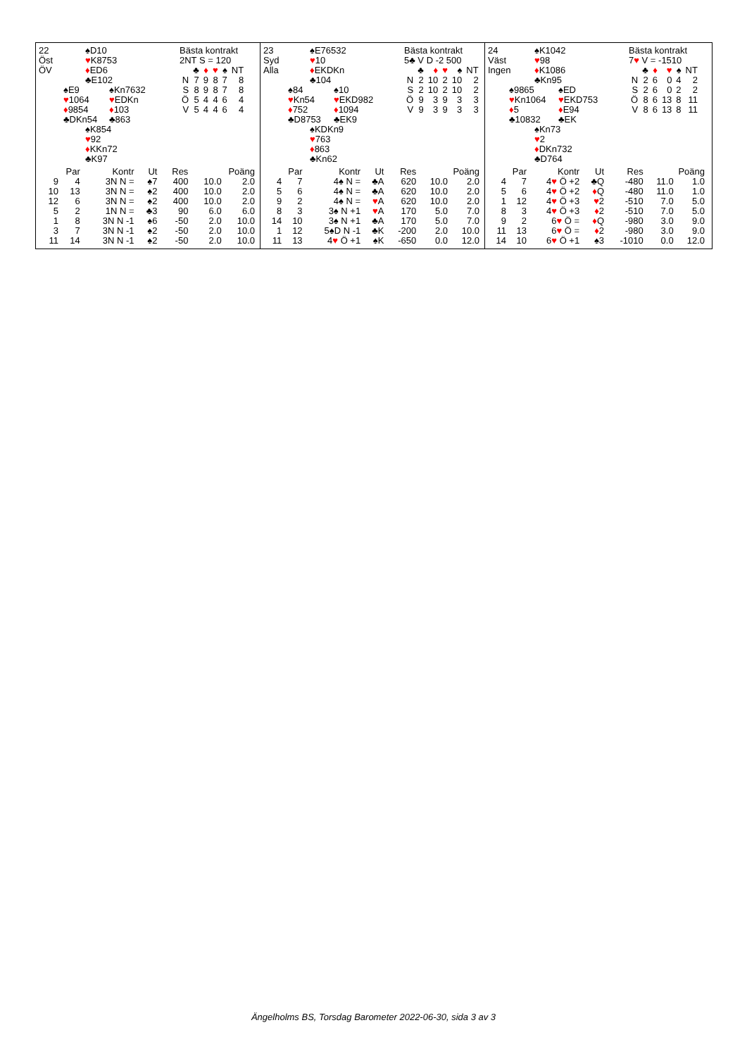22
Öst
ÖV
♠D10
♥K8753
♦ED6
♣E102
♠E9
♥1064
♦9854
♣DKn54
♠Kn7632
♥EDKn
♦103
♣863
♠K854
♥92
♦KKn72
♣K97
Bästa kontrakt
2NT S = 120
| | ♣ | ♦ | ♥ | ♠ | NT |
| --- | --- | --- | --- | --- | --- |
| N | 7 | 9 | 8 | 7 | 8 |
| S | 8 | 9 | 8 | 7 | 8 |
| Ö | 5 | 4 | 4 | 6 | 4 |
| V | 5 | 4 | 4 | 6 | 4 |
| Par | | Kontr | Ut | Res | Poäng | |
| --- | --- | --- | --- | --- | --- | --- |
| 9 | 4 | 3N N = | ♠7 | 400 | 10.0 | 2.0 |
| 10 | 13 | 3N N = | ♠2 | 400 | 10.0 | 2.0 |
| 12 | 6 | 3N N = | ♠2 | 400 | 10.0 | 2.0 |
| 5 | 2 | 1N N = | ♣3 | 90 | 6.0 | 6.0 |
| 1 | 8 | 3N N -1 | ♠6 | -50 | 2.0 | 10.0 |
| 3 | 7 | 3N N -1 | ♠2 | -50 | 2.0 | 10.0 |
| 11 | 14 | 3N N -1 | ♠2 | -50 | 2.0 | 10.0 |
23
Syd
Alla
♠E76532
♥10
♦EKDKn
♣104
♠84
♥Kn54
♦752
♣D8753
♠10
♥EKD982
♦1094
♣EK9
♠KDKn9
♥763
♦863
♣Kn62
Bästa kontrakt
5♣ V D -2 500
| | ♣ | ♦ | ♥ | ♠ | NT |
| --- | --- | --- | --- | --- | --- |
| N | 2 | 10 | 2 | 10 | 2 |
| S | 2 | 10 | 2 | 10 | 2 |
| Ö | 9 | 3 | 9 | 3 | 3 |
| V | 9 | 3 | 9 | 3 | 3 |
| Par | | Kontr | Ut | Res | Poäng | |
| --- | --- | --- | --- | --- | --- | --- |
| 4 | 7 | 4♠ N = | ♣A | 620 | 10.0 | 2.0 |
| 5 | 6 | 4♠ N = | ♣A | 620 | 10.0 | 2.0 |
| 9 | 2 | 4♠ N = | ♥ A | 620 | 10.0 | 2.0 |
| 8 | 3 | 3♠ N +1 | ♥ A | 170 | 5.0 | 7.0 |
| 14 | 10 | 3♠ N +1 | ♣A | 170 | 5.0 | 7.0 |
| 1 | 12 | 5♠D N -1 | ♣K | -200 | 2.0 | 10.0 |
| 11 | 13 | 4 ♥ Ö +1 | ♠K | -650 | 0.0 | 12.0 |
24
Väst
Ingen
♠K1042
♥98
♦K1086
♣Kn95
♠9865
♥Kn1064
♦5
♣10832
♠ED
♥EKD753
♦E94
♣EK
♠Kn73
♥2
♦DKn732
♣D764
Bästa kontrakt
7♥ V = -1510
| | ♣ | ♦ | ♥ | ♠ | NT |
| --- | --- | --- | --- | --- | --- |
| N | 2 | 6 | 0 | 4 | 2 |
| S | 2 | 6 | 0 | 2 | 2 |
| Ö | 8 | 6 | 13 | 8 | 11 |
| V | 8 | 6 | 13 | 8 | 11 |
| Par | | Kontr | Ut | Res | Poäng | |
| --- | --- | --- | --- | --- | --- | --- |
| 4 | 7 | 4 ♥ Ö +2 | ♣Q | -480 | 11.0 | 1.0 |
| 5 | 6 | 4 ♥ Ö +2 | ♦ Q | -480 | 11.0 | 1.0 |
| 1 | 12 | 4 ♥ Ö +3 | ♥ 2 | -510 | 7.0 | 5.0 |
| 8 | 3 | 4 ♥ Ö +3 | ♦ 2 | -510 | 7.0 | 5.0 |
| 9 | 2 | 6 ♥ Ö = | ♦ Q | -980 | 3.0 | 9.0 |
| 11 | 13 | 6 ♥ Ö = | ♦ 2 | -980 | 3.0 | 9.0 |
| 14 | 10 | 6 ♥ Ö +1 | ♠3 | -1010 | 0.0 | 12.0 |
Ängelholms BS, Torsdag Barometer 2022-06-30, sida 3 av 3